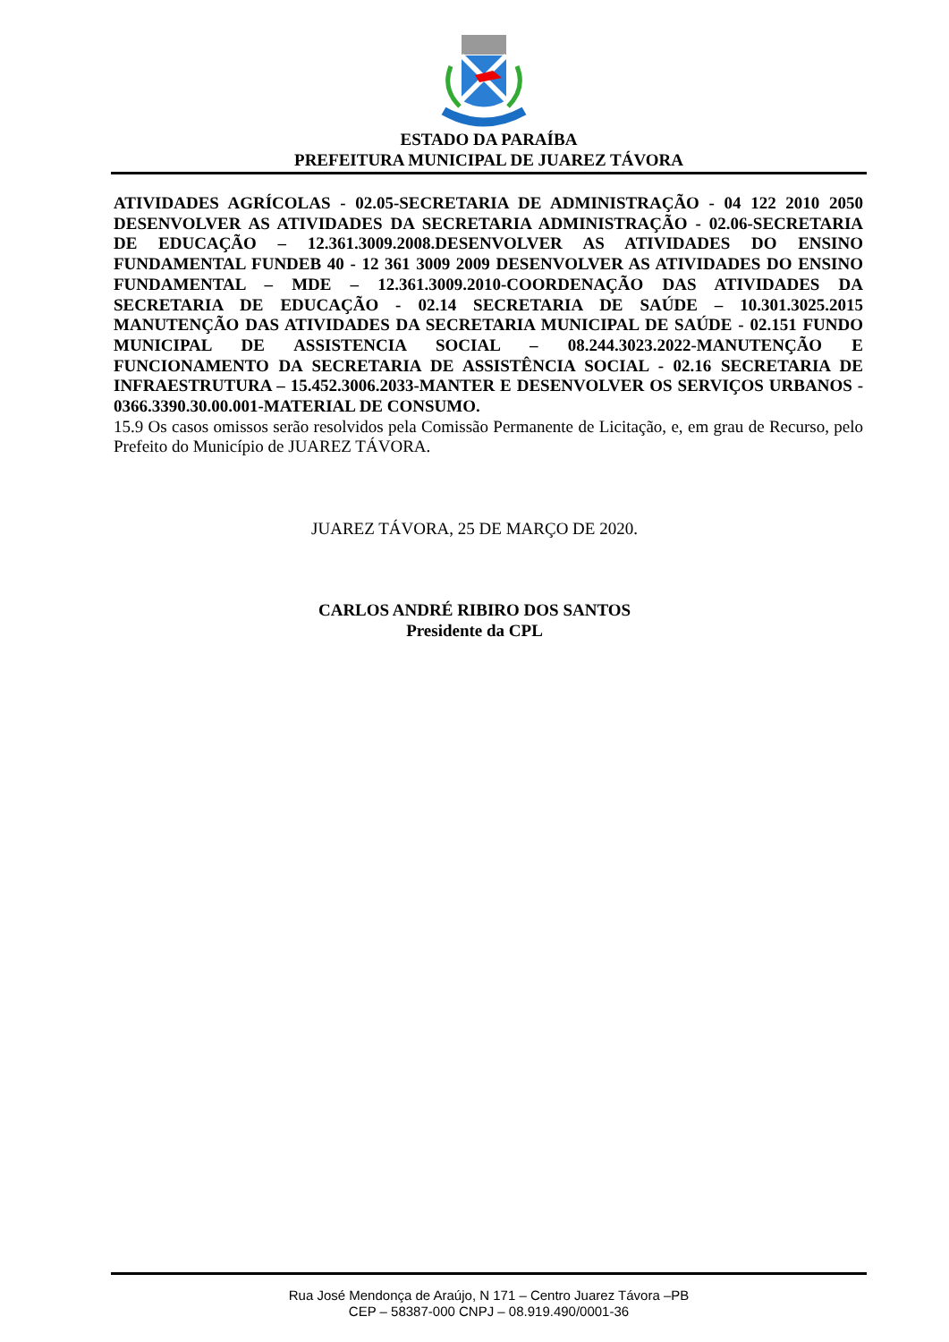ESTADO DA PARAÍBA
PREFEITURA MUNICIPAL DE JUAREZ TÁVORA
ATIVIDADES AGRÍCOLAS - 02.05-SECRETARIA DE ADMINISTRAÇÃO - 04 122 2010 2050 DESENVOLVER AS ATIVIDADES DA SECRETARIA ADMINISTRAÇÃO - 02.06-SECRETARIA DE EDUCAÇÃO – 12.361.3009.2008.DESENVOLVER AS ATIVIDADES DO ENSINO FUNDAMENTAL FUNDEB 40 - 12 361 3009 2009 DESENVOLVER AS ATIVIDADES DO ENSINO FUNDAMENTAL – MDE – 12.361.3009.2010-COORDENAÇÃO DAS ATIVIDADES DA SECRETARIA DE EDUCAÇÃO - 02.14 SECRETARIA DE SAÚDE – 10.301.3025.2015 MANUTENÇÃO DAS ATIVIDADES DA SECRETARIA MUNICIPAL DE SAÚDE - 02.151 FUNDO MUNICIPAL DE ASSISTENCIA SOCIAL – 08.244.3023.2022-MANUTENÇÃO E FUNCIONAMENTO DA SECRETARIA DE ASSISTÊNCIA SOCIAL - 02.16 SECRETARIA DE INFRAESTRUTURA – 15.452.3006.2033-MANTER E DESENVOLVER OS SERVIÇOS URBANOS - 0366.3390.30.00.001-MATERIAL DE CONSUMO.
15.9 Os casos omissos serão resolvidos pela Comissão Permanente de Licitação, e, em grau de Recurso, pelo Prefeito do Município de JUAREZ TÁVORA.
JUAREZ TÁVORA, 25 DE MARÇO DE 2020.
CARLOS ANDRÉ RIBIRO DOS SANTOS
Presidente da CPL
Rua José Mendonça de Araújo, N 171 – Centro Juarez Távora –PB
CEP – 58387-000 CNPJ – 08.919.490/0001-36